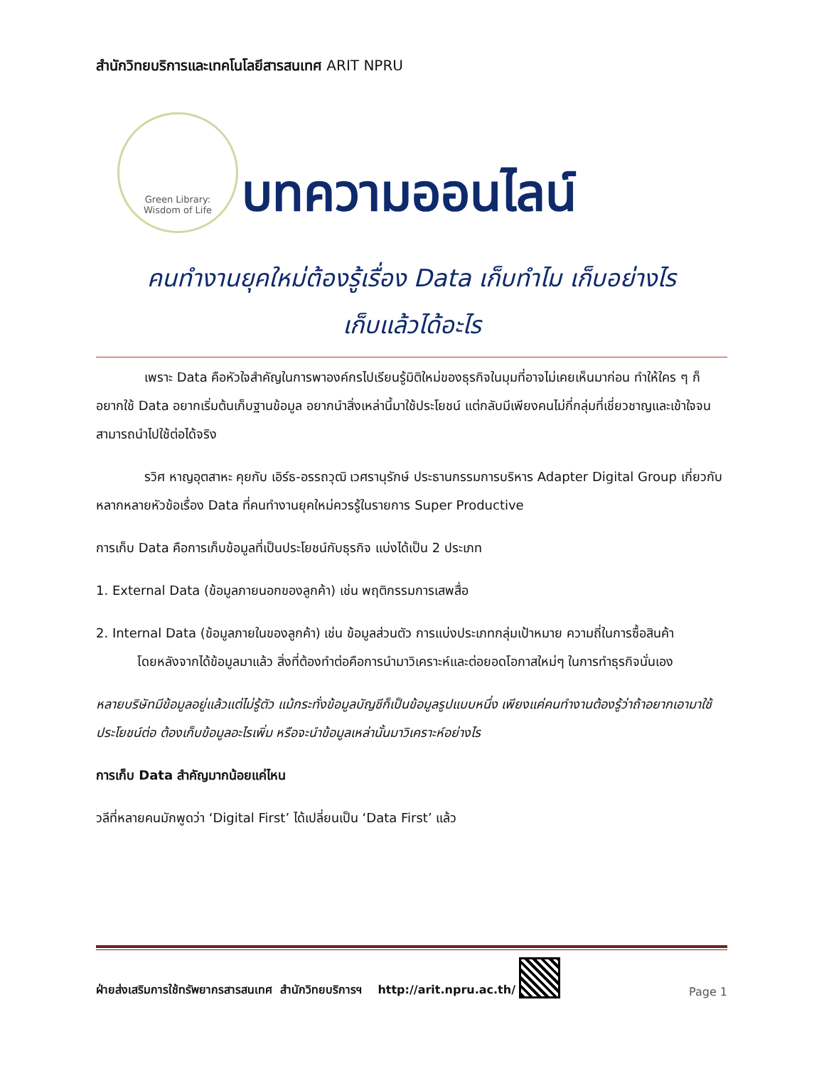สำนักวิทยบริการและเทคโนโลยีสารสนเทศ ARIT NPRU
Green Library:
Wisdom of Life
บทความออนไลน์
คนทำงานยุคใหม่ต้องรู้เรื่อง Data เก็บทำไม เก็บอย่างไร
เก็บแล้วได้อะไร
เพราะ Data คือหัวใจสำคัญในการพาองค์กรไปเรียนรู้มิติใหม่ของธุรกิจในมุมที่อาจไม่เคยเห็นมาก่อน ทำให้ใคร ๆ ก็อยากใช้ Data อยากเริ่มต้นเก็บฐานข้อมูล อยากนำสิ่งเหล่านี้มาใช้ประโยชน์ แต่กลับมีเพียงคนไม่กี่กลุ่มที่เชี่ยวชาญและเข้าใจจนสามารถนำไปใช้ต่อได้จริง
รวิศ หาญอุตสาหะ คุยกับ เอิร์ธ-อรรถวุฒิ เวศรานุรักษ์ ประธานกรรมการบริหาร Adapter Digital Group เกี่ยวกับหลากหลายหัวข้อเรื่อง Data ที่คนทำงานยุคใหม่ควรรู้ในรายการ Super Productive
การเก็บ Data คือการเก็บข้อมูลที่เป็นประโยชน์กับธุรกิจ แบ่งได้เป็น 2 ประเภท
1. External Data (ข้อมูลภายนอกของลูกค้า) เช่น พฤติกรรมการเสพสื่อ
2. Internal Data (ข้อมูลภายในของลูกค้า) เช่น ข้อมูลส่วนตัว การแบ่งประเภทกลุ่มเป้าหมาย ความถี่ในการซื้อสินค้า
โดยหลังจากได้ข้อมูลมาแล้ว สิ่งที่ต้องทำต่อคือการนำมาวิเคราะห์และต่อยอดโอกาสใหม่ๆ ในการทำธุรกิจนั่นเอง
หลายบริษัทมีข้อมูลอยู่แล้วแต่ไม่รู้ตัว แม้กระทั่งข้อมูลบัญชีก็เป็นข้อมูลรูปแบบหนึ่ง เพียงแค่คนทำงานต้องรู้ว่าถ้าอยากเอามาใช้ประโยชน์ต่อ ต้องเก็บข้อมูลอะไรเพิ่ม หรือจะนำข้อมูลเหล่านั้นมาวิเคราะห์อย่างไร
การเก็บ Data สำคัญมากน้อยแค่ไหน
วลีที่หลายคนมักพูดว่า ‘Digital First’ ได้เปลี่ยนเป็น ‘Data First’ แล้ว
ฝ่ายส่งเสริมการใช้ทรัพยากรสารสนเทศ สำนักวิทยบริการฯ http://arit.npru.ac.th/ Page 1